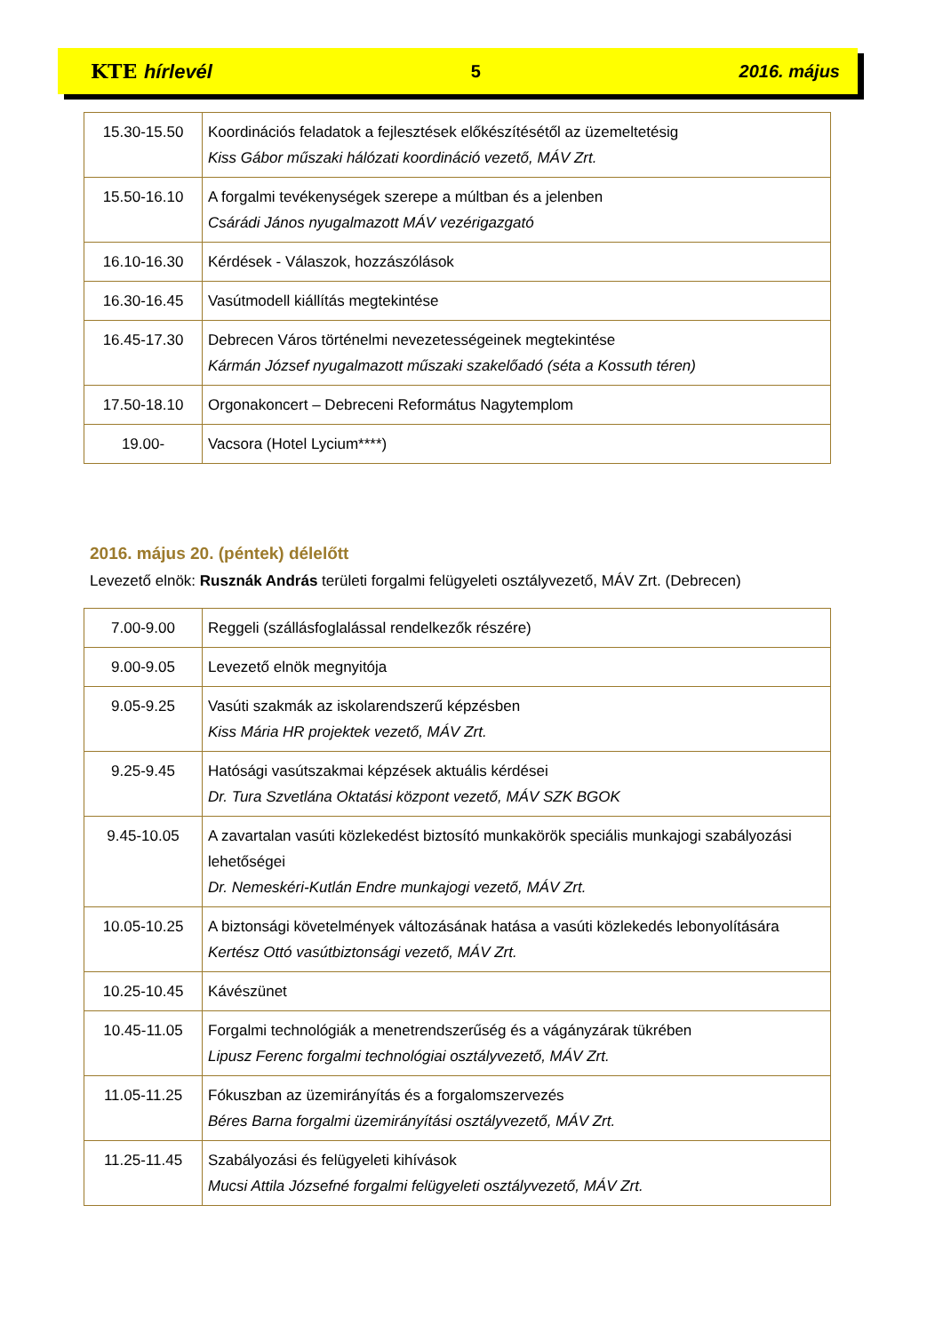KTE hírlevél 5 2016. május
| 15.30-15.50 | Koordinációs feladatok a fejlesztések előkészítésétől az üzemeltetésig Kiss Gábor műszaki hálózati koordináció vezető, MÁV Zrt. |
| 15.50-16.10 | A forgalmi tevékenységek szerepe a múltban és a jelenben Csárádi János nyugalmazott MÁV vezérigazgató |
| 16.10-16.30 | Kérdések - Válaszok, hozzászólások |
| 16.30-16.45 | Vasútmodell kiállítás megtekintése |
| 16.45-17.30 | Debrecen Város történelmi nevezetességeinek megtekintése Kármán József nyugalmazott műszaki szakelőadó (séta a Kossuth téren) |
| 17.50-18.10 | Orgonakoncert – Debreceni Református Nagytemplom |
| 19.00- | Vacsora (Hotel Lycium****) |
2016. május 20. (péntek) délelőtt
Levezető elnök: Rusznák András területi forgalmi felügyeleti osztályvezető, MÁV Zrt. (Debrecen)
| 7.00-9.00 | Reggeli (szállásfoglalással rendelkezők részére) |
| 9.00-9.05 | Levezető elnök megnyitója |
| 9.05-9.25 | Vasúti szakmák az iskolarendszerű képzésben Kiss Mária HR projektek vezető, MÁV Zrt. |
| 9.25-9.45 | Hatósági vasútszakmai képzések aktuális kérdései Dr. Tura Szvetlána Oktatási központ vezető, MÁV SZK BGOK |
| 9.45-10.05 | A zavartalan vasúti közlekedést biztosító munkakörök speciális munkajogi szabályozási lehetőségei Dr. Nemeskéri-Kutlán Endre munkajogi vezető, MÁV Zrt. |
| 10.05-10.25 | A biztonsági követelmények változásának hatása a vasúti közlekedés lebonyolítására Kertész Ottó vasútbiztonsági vezető, MÁV Zrt. |
| 10.25-10.45 | Kávészünet |
| 10.45-11.05 | Forgalmi technológiák a menetrendszerűség és a vágányzárak tükrében Lipusz Ferenc forgalmi technológiai osztályvezető, MÁV Zrt. |
| 11.05-11.25 | Fókuszban az üzemirányítás és a forgalomszervezés Béres Barna forgalmi üzemirányítási osztályvezető, MÁV Zrt. |
| 11.25-11.45 | Szabályozási és felügyeleti kihívások Mucsi Attila Józsefné forgalmi felügyeleti osztályvezető, MÁV Zrt. |